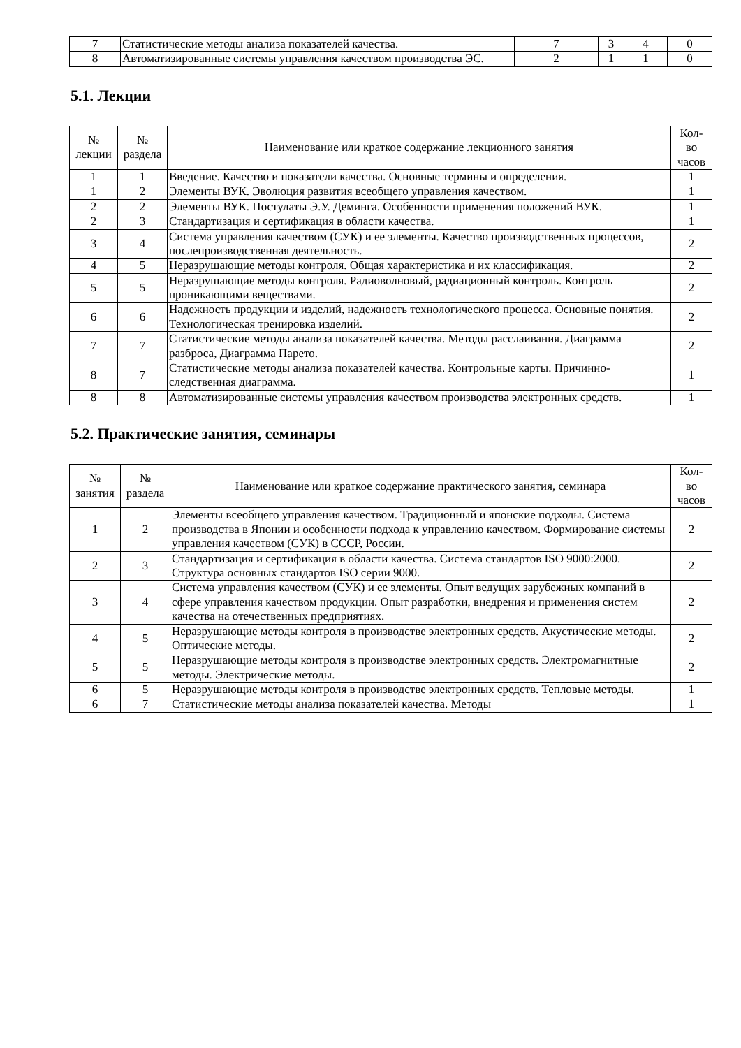| 7 | Статистические методы анализа показателей качества. | 7 | 3 | 4 | 0 |
| 8 | Автоматизированные системы управления качеством производства ЭС. | 2 | 1 | 1 | 0 |
5.1. Лекции
| № лекции | № раздела | Наименование или краткое содержание лекционного занятия | Кол- во часов |
| --- | --- | --- | --- |
| 1 | 1 | Введение. Качество и показатели качества. Основные термины и определения. | 1 |
| 1 | 2 | Элементы ВУК. Эволюция развития всеобщего управления качеством. | 1 |
| 2 | 2 | Элементы ВУК. Постулаты Э.У. Деминга. Особенности применения положений ВУК. | 1 |
| 2 | 3 | Стандартизация и сертификация в области качества. | 1 |
| 3 | 4 | Система управления качеством (СУК) и ее элементы. Качество производственных процессов, послепроизводственная деятельность. | 2 |
| 4 | 5 | Неразрушающие методы контроля. Общая характеристика и их классификация. | 2 |
| 5 | 5 | Неразрушающие методы контроля. Радиоволновый, радиационный контроль. Контроль проникающими веществами. | 2 |
| 6 | 6 | Надежность продукции и изделий, надежность технологического процесса. Основные понятия. Технологическая тренировка изделий. | 2 |
| 7 | 7 | Статистические методы анализа показателей качества. Методы расслаивания. Диаграмма разброса, Диаграмма Парето. | 2 |
| 8 | 7 | Статистические методы анализа показателей качества. Контрольные карты. Причинно-следственная диаграмма. | 1 |
| 8 | 8 | Автоматизированные системы управления качеством производства электронных средств. | 1 |
5.2. Практические занятия, семинары
| № занятия | № раздела | Наименование или краткое содержание практического занятия, семинара | Кол- во часов |
| --- | --- | --- | --- |
| 1 | 2 | Элементы всеобщего управления качеством. Традиционный и японские подходы. Система производства в Японии и особенности подхода к управлению качеством. Формирование системы управления качеством (СУК) в СССР, России. | 2 |
| 2 | 3 | Стандартизация и сертификация в области качества. Система стандартов ISO 9000:2000. Структура основных стандартов ISO серии 9000. | 2 |
| 3 | 4 | Система управления качеством (СУК) и ее элементы. Опыт ведущих зарубежных компаний в сфере управления качеством продукции. Опыт разработки, внедрения и применения систем качества на отечественных предприятиях. | 2 |
| 4 | 5 | Неразрушающие методы контроля в производстве электронных средств. Акустические методы. Оптические методы. | 2 |
| 5 | 5 | Неразрушающие методы контроля в производстве электронных средств. Электромагнитные методы. Электрические методы. | 2 |
| 6 | 5 | Неразрушающие методы контроля в производстве электронных средств. Тепловые методы. | 1 |
| 6 | 7 | Статистические методы анализа показателей качества. Методы | 1 |